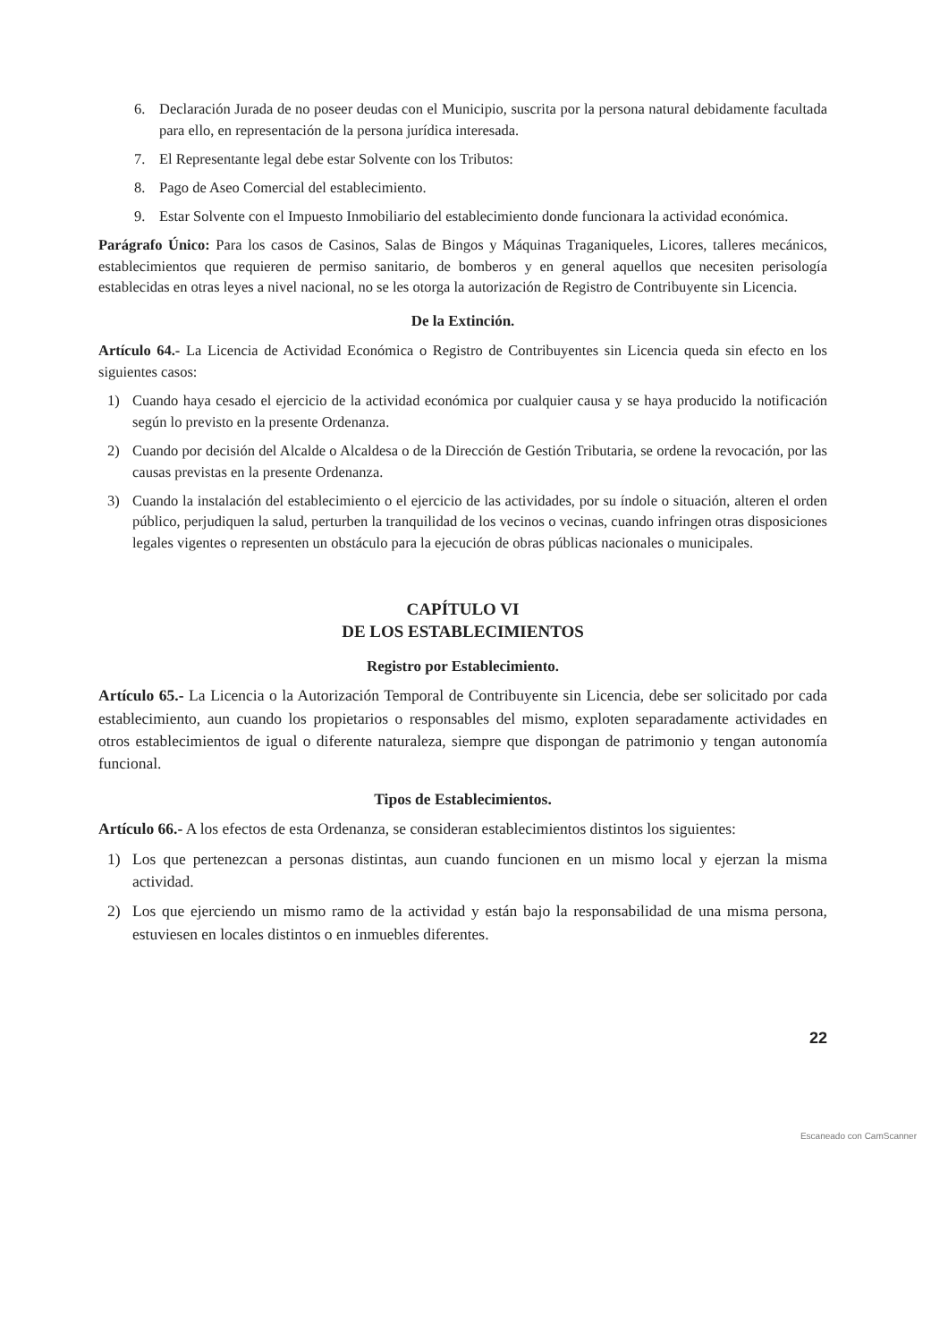6. Declaración Jurada de no poseer deudas con el Municipio, suscrita por la persona natural debidamente facultada para ello, en representación de la persona jurídica interesada.
7. El Representante legal debe estar Solvente con los Tributos:
8. Pago de Aseo Comercial del establecimiento.
9. Estar Solvente con el Impuesto Inmobiliario del establecimiento donde funcionara la actividad económica.
Parágrafo Único: Para los casos de Casinos, Salas de Bingos y Máquinas Traganiqueles, Licores, talleres mecánicos, establecimientos que requieren de permiso sanitario, de bomberos y en general aquellos que necesiten perisología establecidas en otras leyes a nivel nacional, no se les otorga la autorización de Registro de Contribuyente sin Licencia.
De la Extinción.
Artículo 64.- La Licencia de Actividad Económica o Registro de Contribuyentes sin Licencia queda sin efecto en los siguientes casos:
1) Cuando haya cesado el ejercicio de la actividad económica por cualquier causa y se haya producido la notificación según lo previsto en la presente Ordenanza.
2) Cuando por decisión del Alcalde o Alcaldesa o de la Dirección de Gestión Tributaria, se ordene la revocación, por las causas previstas en la presente Ordenanza.
3) Cuando la instalación del establecimiento o el ejercicio de las actividades, por su índole o situación, alteren el orden público, perjudiquen la salud, perturben la tranquilidad de los vecinos o vecinas, cuando infringen otras disposiciones legales vigentes o representen un obstáculo para la ejecución de obras públicas nacionales o municipales.
CAPÍTULO VI
DE LOS ESTABLECIMIENTOS
Registro por Establecimiento.
Artículo 65.- La Licencia o la Autorización Temporal de Contribuyente sin Licencia, debe ser solicitado por cada establecimiento, aun cuando los propietarios o responsables del mismo, exploten separadamente actividades en otros establecimientos de igual o diferente naturaleza, siempre que dispongan de patrimonio y tengan autonomía funcional.
Tipos de Establecimientos.
Artículo 66.- A los efectos de esta Ordenanza, se consideran establecimientos distintos los siguientes:
1) Los que pertenezcan a personas distintas, aun cuando funcionen en un mismo local y ejerzan la misma actividad.
2) Los que ejerciendo un mismo ramo de la actividad y están bajo la responsabilidad de una misma persona, estuviesen en locales distintos o en inmuebles diferentes.
22
Escaneado con CamScanner